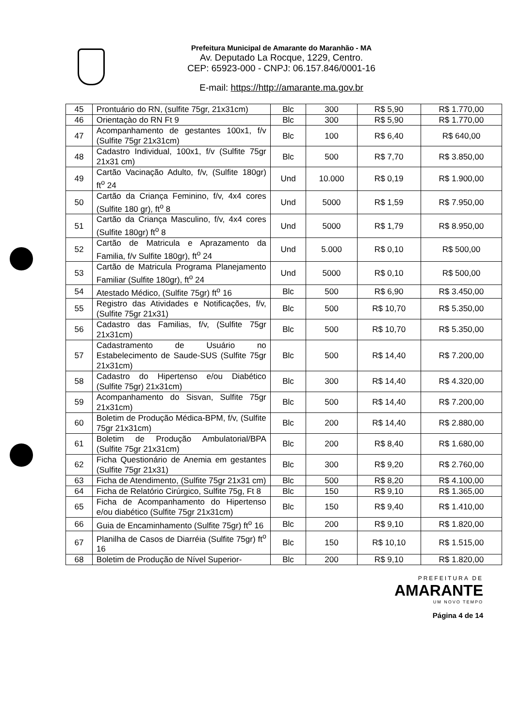Prefeitura Municipal de Amarante do Maranhão - MA
Av. Deputado La Rocque, 1229, Centro.
CEP: 65923-000 - CNPJ: 06.157.846/0001-16
E-mail: https://http://amarante.ma.gov.br
| 45 | Prontuário do RN, (sulfite 75gr, 21x31cm) | Blc | 300 | R$ 5,90 | R$ 1.770,00 |
| 46 | Orientaçào do RN Ft 9 | Blc | 300 | R$ 5,90 | R$ 1.770,00 |
| 47 | Acompanhamento de gestantes 100x1, f/v (Sulfite 75gr 21x31cm) | Blc | 100 | R$ 6,40 | R$ 640,00 |
| 48 | Cadastro Individual, 100x1, f/v (Sulfite 75gr 21x31 cm) | Blc | 500 | R$ 7,70 | R$ 3.850,00 |
| 49 | Cartão Vacinação Adulto, f/v, (Sulfite 180gr) ft<sup>o</sup> 24 | Und | 10.000 | R$ 0,19 | R$ 1.900,00 |
| 50 | Cartão da Criança Feminino, f/v, 4x4 cores (Sulfite 180 gr), ft<sup>o</sup> 8 | Und | 5000 | R$ 1,59 | R$ 7.950,00 |
| 51 | Cartão da Criança Masculino, f/v, 4x4 cores (Sulfite 180gr) ft<sup>o</sup> 8 | Und | 5000 | R$ 1,79 | R$ 8.950,00 |
| 52 | Cartão de Matricula e Aprazamento da Familia, f/v Sulfite 180gr), ft<sup>o</sup> 24 | Und | 5.000 | R$ 0,10 | R$ 500,00 |
| 53 | Cartão de Matricula Programa Planejamento Familiar (Sulfite 180gr), ft<sup>o</sup> 24 | Und | 5000 | R$ 0,10 | R$ 500,00 |
| 54 | Atestado Médico, (Sulfite 75gr) ft<sup>o</sup> 16 | Blc | 500 | R$ 6,90 | R$ 3.450,00 |
| 55 | Registro das Atividades e Notificações, f/v, (Sulfite 75gr 21x31) | Blc | 500 | R$ 10,70 | R$ 5.350,00 |
| 56 | Cadastro das Familias, f/v, (Sulfite 75gr 21x31cm) | Blc | 500 | R$ 10,70 | R$ 5.350,00 |
| 57 | Cadastramento de Usuário no Estabelecimento de Saude-SUS (Sulfite 75gr 21x31cm) | Blc | 500 | R$ 14,40 | R$ 7.200,00 |
| 58 | Cadastro do Hipertenso e/ou Diabético (Sulfite 75gr) 21x31cm) | Blc | 300 | R$ 14,40 | R$ 4.320,00 |
| 59 | Acompanhamento do Sisvan, Sulfite 75gr 21x31cm) | Blc | 500 | R$ 14,40 | R$ 7.200,00 |
| 60 | Boletim de Produção Médica-BPM, f/v, (Sulfite 75gr 21x31cm) | Blc | 200 | R$ 14,40 | R$ 2.880,00 |
| 61 | Boletim de Produção Ambulatorial/BPA (Sulfite 75gr 21x31cm) | Blc | 200 | R$ 8,40 | R$ 1.680,00 |
| 62 | Ficha Questionário de Anemia em gestantes (Sulfite 75gr 21x31) | Blc | 300 | R$ 9,20 | R$ 2.760,00 |
| 63 | Ficha de Atendimento, (Sulfite 75gr 21x31 cm) | Blc | 500 | R$ 8,20 | R$ 4.100,00 |
| 64 | Ficha de Relatório Cirúrgico, Sulfite 75g, Ft 8 | Blc | 150 | R$ 9,10 | R$ 1.365,00 |
| 65 | Ficha de Acompanhamento do Hipertenso e/ou diabético (Sulfite 75gr 21x31cm) | Blc | 150 | R$ 9,40 | R$ 1.410,00 |
| 66 | Guia de Encaminhamento (Sulfite 75gr) ft<sup>o</sup> 16 | Blc | 200 | R$ 9,10 | R$ 1.820,00 |
| 67 | Planilha de Casos de Diarréia (Sulfite 75gr) ft<sup>o</sup> 16 | Blc | 150 | R$ 10,10 | R$ 1.515,00 |
| 68 | Boletim de Produção de Nível Superior- | Blc | 200 | R$ 9,10 | R$ 1.820,00 |
PREFEITURA DE
AMARANTE
UM NOVO TEMPO
Página 4 de 14